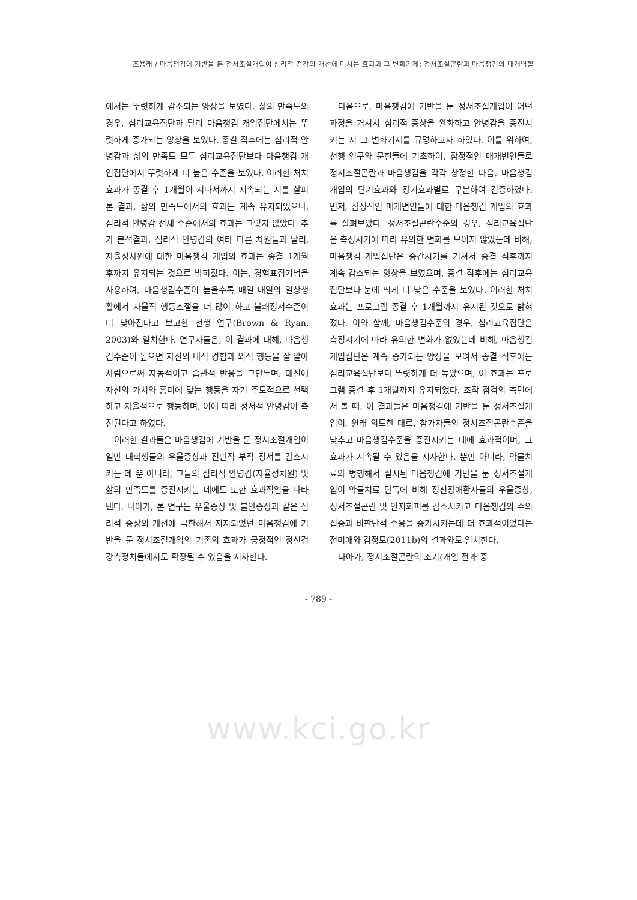조용래 / 마음챙김에 기반을 둔 정서조절개입이 심리적 건강의 개선에 미치는 효과와 그 변화기제: 정서조절곤란과 마음챙김의 매개역할
에서는 뚜렷하게 감소되는 양상을 보였다. 삶의 만족도의 경우, 심리교육집단과 달리 마음챙김 개입집단에서는 뚜렷하게 증가되는 양상을 보였다. 종결 직후에는 심리적 안녕감과 삶의 만족도 모두 심리교육집단보다 마음챙김 개입집단에서 뚜렷하게 더 높은 수준을 보였다. 이러한 처치효과가 종결 후 1개월이 지나서까지 지속되는 지를 살펴본 결과, 삶의 만족도에서의 효과는 계속 유지되었으나, 심리적 안녕감 전체 수준에서의 효과는 그렇지 않았다. 추가 분석결과, 심리적 안녕감의 여타 다른 차원들과 달리, 자율성차원에 대한 마음챙김 개입의 효과는 종결 1개월 후까지 유지되는 것으로 밝혀졌다. 이는, 경험표집기법을 사용하여, 마음챙김수준이 높을수록 매일 매일의 일상생활에서 자율적 행동조절을 더 많이 하고 불쾌정서수준이 더 낮아진다고 보고한 선행 연구(Brown & Ryan, 2003)와 일치한다. 연구자들은, 이 결과에 대해, 마음챙김수준이 높으면 자신의 내적 경험과 외적 행동을 잘 알아차림으로써 자동적이고 습관적 반응을 그만두며, 대신에 자신의 가치와 흥미에 맞는 행동을 자기 주도적으로 선택하고 자율적으로 행동하며, 이에 따라 정서적 안녕감이 촉진된다고 하였다.
이러한 결과들은 마음챙김에 기반을 둔 정서조절개입이 일반 대학생들의 우울증상과 전반적 부적 정서를 감소시키는 데 뿐 아니라, 그들의 심리적 안녕감(자율성차원) 및 삶의 만족도를 증진시키는 데에도 또한 효과적임을 나타낸다. 나아가, 본 연구는 우울증상 및 불안증상과 같은 심리적 증상의 개선에 국한해서 지지되었던 마음챙김에 기반을 둔 정서조절개입의 기존의 효과가 긍정적인 정신건강측정치들에서도 확장될 수 있음을 시사한다.
다음으로, 마음챙김에 기반을 둔 정서조절개입이 어떤 과정을 거쳐서 심리적 증상을 완화하고 안녕감을 증진시키는 지 그 변화기제를 규명하고자 하였다. 이를 위하여, 선행 연구와 문헌들에 기초하여, 잠정적인 매개변인들로 정서조절곤란과 마음챙김을 각각 상정한 다음, 마음챙김 개입의 단기효과와 장기효과별로 구분하여 검증하였다. 먼저, 잠정적인 매개변인들에 대한 마음챙김 개입의 효과를 살펴보았다. 정서조절곤란수준의 경우, 심리교육집단은 측정시기에 따라 유의한 변화를 보이지 않았는데 비해, 마음챙김 개입집단은 중간시기를 거쳐서 종결 직후까지 계속 감소되는 양상을 보였으며, 종결 직후에는 심리교육집단보다 눈에 띄게 더 낮은 수준을 보였다. 이러한 처치효과는 프로그램 종결 후 1개월까지 유지된 것으로 밝혀졌다. 이와 함께, 마음챙김수준의 경우, 심리교육집단은 측정시기에 따라 유의한 변화가 없었는데 비해, 마음챙김 개입집단은 계속 증가되는 양상을 보여서 종결 직후에는 심리교육집단보다 뚜렷하게 더 높았으며, 이 효과는 프로그램 종결 후 1개월까지 유지되었다. 조작 점검의 측면에서 볼 때, 이 결과들은 마음챙김에 기반을 둔 정서조절개입이, 원래 의도한 대로, 참가자들의 정서조절곤란수준을 낮추고 마음챙김수준을 증진시키는 데에 효과적이며, 그 효과가 지속될 수 있음을 시사한다. 뿐만 아니라, 약물치료와 병행해서 실시된 마음챙김에 기반을 둔 정서조절개입이 약물치료 단독에 비해 정신장애환자들의 우울증상, 정서조절곤란 및 인지회피를 감소시키고 마음챙김의 주의집중과 비판단적 수용을 증가시키는데 더 효과적이었다는 전미애와 김정모(2011b)의 결과와도 일치한다.
나아가, 정서조절곤란의 조기(개입 전과 중
- 789 -
www.kci.go.kr